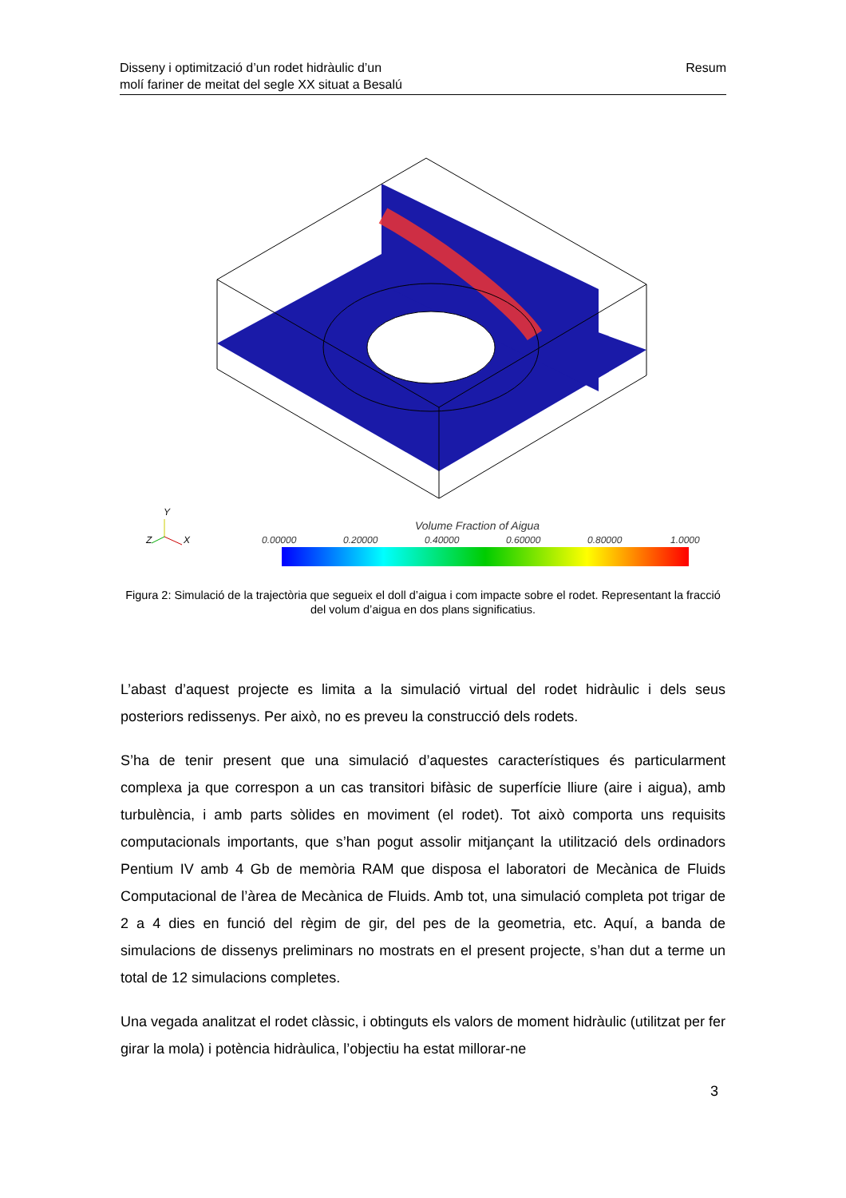Disseny i optimització d’un rodet hidràulic d’un
molí fariner de meitat del segle XX situat a Besalú
Resum
Volume Fraction of Aigua
0.00000
0.20000
0.40000
0.60000
0.80000
1.0000
Y
Z
X
Figura 2: Simulació de la trajectòria que segueix el doll d’aigua i com impacte sobre el rodet. Representant la fracció del volum d’aigua en dos plans significatius.
L’abast d’aquest projecte es limita a la simulació virtual del rodet hidràulic i dels seus posteriors redissenys. Per això, no es preveu la construcció dels rodets.
S’ha de tenir present que una simulació d’aquestes característiques és particularment complexa ja que correspon a un cas transitori bifàsic de superfície lliure (aire i aigua), amb turbulència, i amb parts sòlides en moviment (el rodet). Tot això comporta uns requisits computacionals importants, que s’han pogut assolir mitjançant la utilització dels ordinadors Pentium IV amb 4 Gb de memòria RAM que disposa el laboratori de Mecànica de Fluids Computacional de l’àrea de Mecànica de Fluids. Amb tot, una simulació completa pot trigar de 2 a 4 dies en funció del règim de gir, del pes de la geometria, etc. Aquí, a banda de simulacions de dissenys preliminars no mostrats en el present projecte, s’han dut a terme un total de 12 simulacions completes.
Una vegada analitzat el rodet clàssic, i obtinguts els valors de moment hidràulic (utilitzat per fer girar la mola) i potència hidràulica, l’objectiu ha estat millorar-ne
3